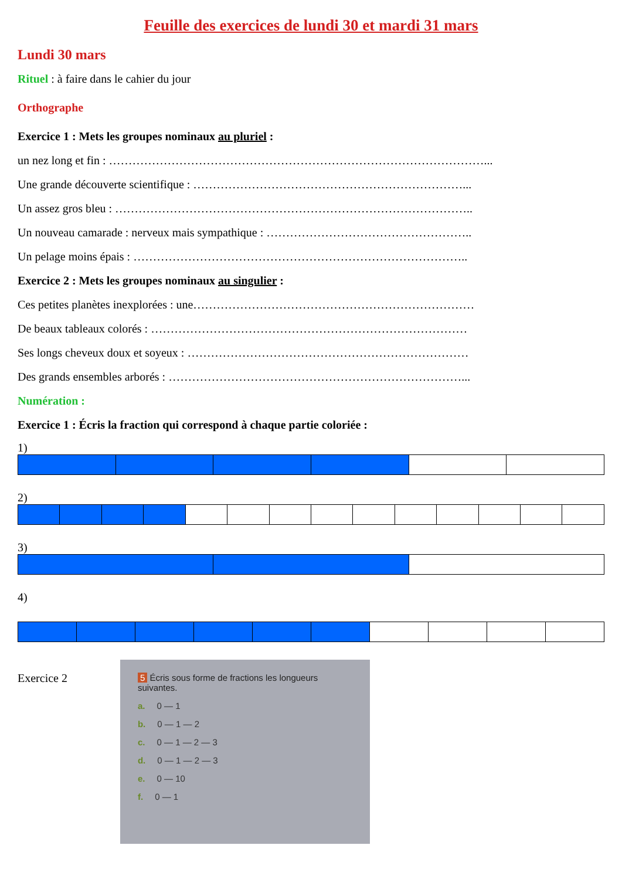Feuille des exercices de lundi 30 et mardi 31 mars
Lundi 30 mars
Rituel : à faire dans le cahier du jour
Orthographe
Exercice 1 : Mets les groupes nominaux au pluriel :
un nez long et fin : ……………………………………………………………………………………...
Une grande découverte scientifique : ……………………………………………………………...
Un assez gros bleu : ………………………………………………………………………………..
Un nouveau camarade : nerveux mais sympathique : ……………………………………………..
Un pelage moins épais : …………………………………………………………………………..
Exercice 2 : Mets les groupes nominaux au singulier :
Ces petites planètes inexplorées : une………………………………………………………………
De beaux tableaux colorés : ………………………………………………………………………
Ses longs cheveux doux et soyeux : ………………………………………………………………
Des grands ensembles arborés : …………………………………………………………………...
Numération :
Exercice 1 : Écris la fraction qui correspond à chaque partie coloriée :
1)
2)
3)
4)
Exercice 2
5 Écris sous forme de fractions les longueurs suivantes.
a. 0 — 1
b. 0 — 1 — 2
c. 0 — 1 — 2 — 3
d. 0 — 1 — 2 — 3
e. 0 — 10
f. 0 — 1